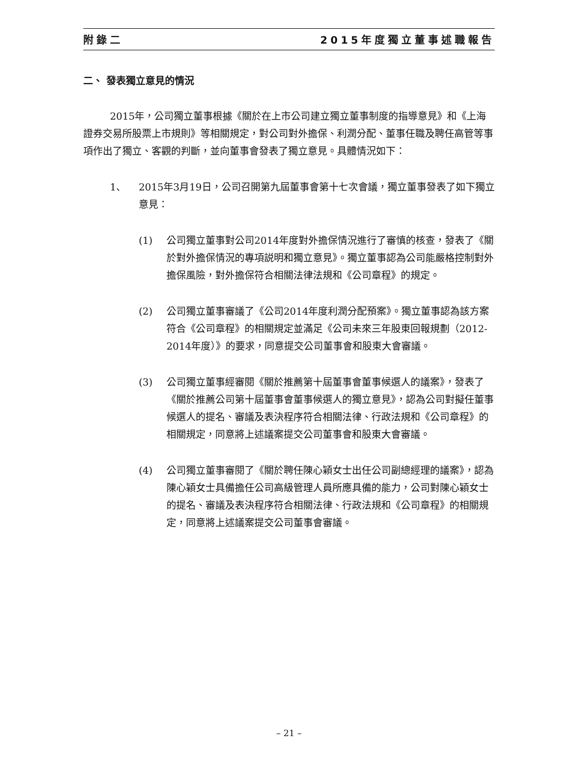附錄二 2015年度獨立董事述職報告
二、 發表獨立意見的情況
2015年，公司獨立董事根據《關於在上市公司建立獨立董事制度的指導意見》和《上海證券交易所股票上市規則》等相關規定，對公司對外擔保、利潤分配、董事任職及聘任高管等事項作出了獨立、客觀的判斷，並向董事會發表了獨立意見。具體情況如下：
1、 2015年3月19日，公司召開第九屆董事會第十七次會議，獨立董事發表了如下獨立意見：
(1) 公司獨立董事對公司2014年度對外擔保情況進行了審慎的核查，發表了《關於對外擔保情況的專項説明和獨立意見》。獨立董事認為公司能嚴格控制對外擔保風險，對外擔保符合相關法律法規和《公司章程》的規定。
(2) 公司獨立董事審議了《公司2014年度利潤分配預案》。獨立董事認為該方案符合《公司章程》的相關規定並滿足《公司未來三年股東回報規劃（2012-2014年度）》的要求，同意提交公司董事會和股東大會審議。
(3) 公司獨立董事經審閱《關於推薦第十屆董事會董事候選人的議案》，發表了《關於推薦公司第十屆董事會董事候選人的獨立意見》，認為公司對擬任董事候選人的提名、審議及表決程序符合相關法律、行政法規和《公司章程》的相關規定，同意將上述議案提交公司董事會和股東大會審議。
(4) 公司獨立董事審閱了《關於聘任陳心穎女士出任公司副總經理的議案》，認為陳心穎女士具備擔任公司高級管理人員所應具備的能力，公司對陳心穎女士的提名、審議及表決程序符合相關法律、行政法規和《公司章程》的相關規定，同意將上述議案提交公司董事會審議。
– 21 –